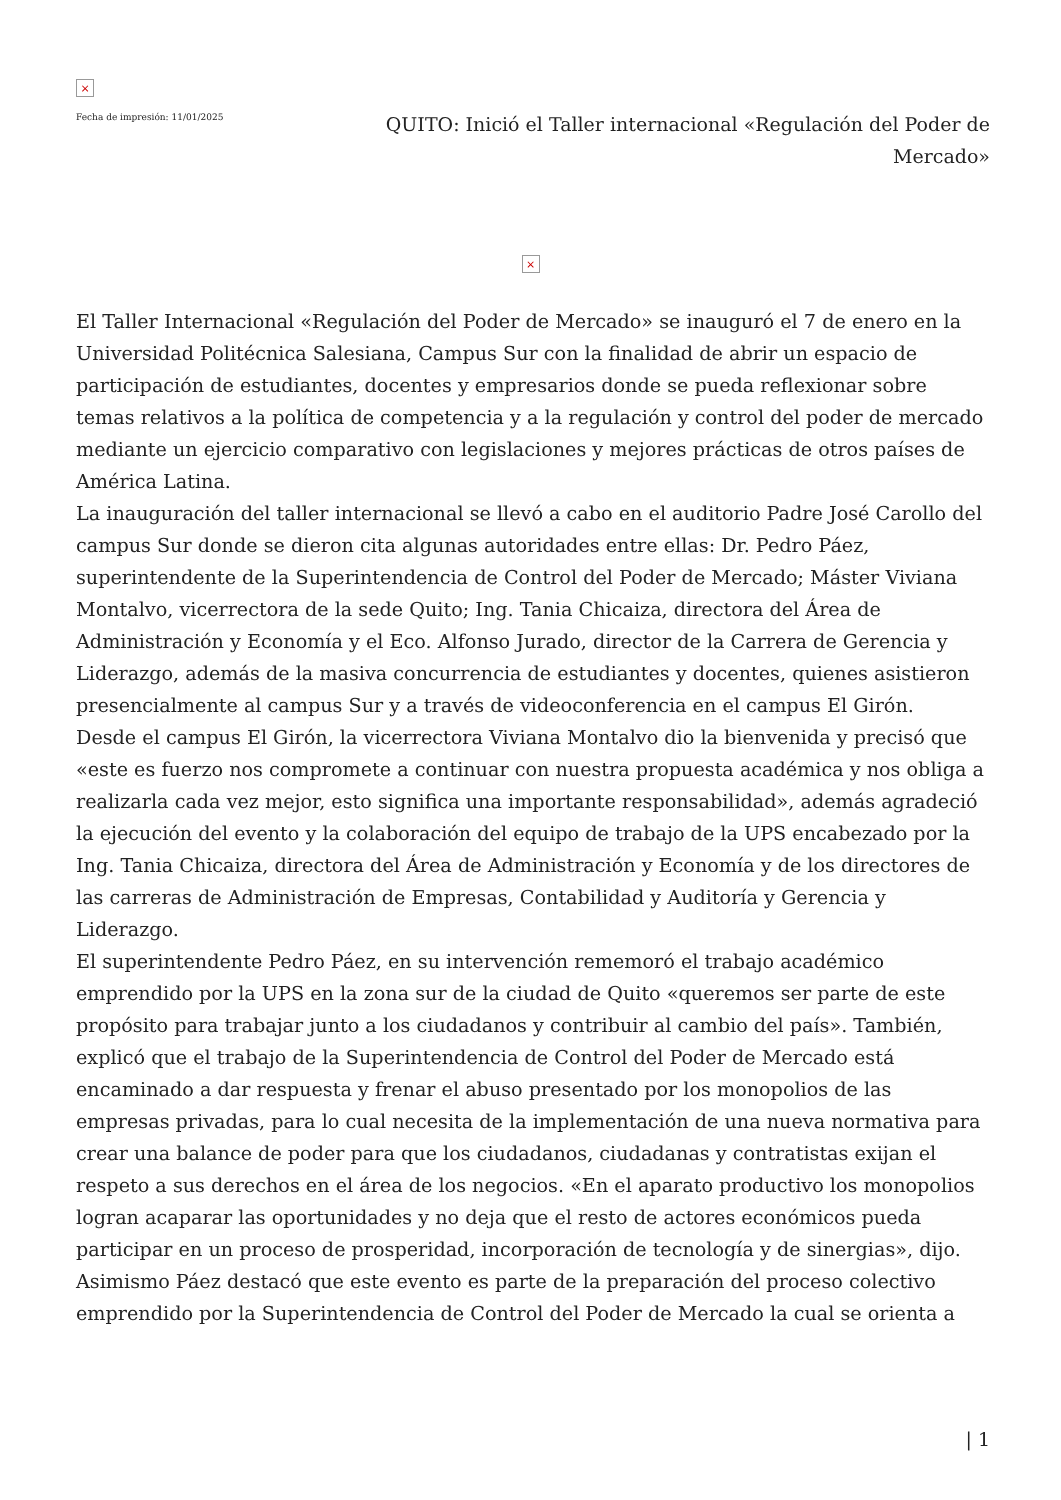×
Fecha de impresión: 11/01/2025
QUITO: Inició el Taller internacional «Regulación del Poder de Mercado»
×
El Taller Internacional «Regulación del Poder de Mercado» se inauguró el 7 de enero en la Universidad Politécnica Salesiana, Campus Sur con la finalidad de abrir un espacio de participación de estudiantes, docentes y empresarios donde se pueda reflexionar sobre temas relativos a la política de competencia y a la regulación y control del poder de mercado mediante un ejercicio comparativo con legislaciones y mejores prácticas de otros países de América Latina.
La inauguración del taller internacional se llevó a cabo en el auditorio Padre José Carollo del campus Sur donde se dieron cita algunas autoridades entre ellas: Dr. Pedro Páez, superintendente de la Superintendencia de Control del Poder de Mercado; Máster Viviana Montalvo, vicerrectora de la sede Quito; Ing. Tania Chicaiza, directora del Área de Administración y Economía y el Eco. Alfonso Jurado, director de la Carrera de Gerencia y Liderazgo, además de la masiva concurrencia de estudiantes y docentes, quienes asistieron presencialmente al campus Sur y a través de videoconferencia en el campus El Girón.
Desde el campus El Girón, la vicerrectora Viviana Montalvo dio la bienvenida y precisó que «este es fuerzo nos compromete a continuar con nuestra propuesta académica y nos obliga a realizarla cada vez mejor, esto significa una importante responsabilidad», además agradeció la ejecución del evento y la colaboración del equipo de trabajo de la UPS encabezado por la Ing. Tania Chicaiza, directora del Área de Administración y Economía y de los directores de las carreras de Administración de Empresas, Contabilidad y Auditoría y Gerencia y Liderazgo.
El superintendente Pedro Páez, en su intervención rememoró el trabajo académico emprendido por la UPS en la zona sur de la ciudad de Quito «queremos ser parte de este propósito para trabajar junto a los ciudadanos y contribuir al cambio del país». También, explicó que el trabajo de la Superintendencia de Control del Poder de Mercado está encaminado a dar respuesta y frenar el abuso presentado por los monopolios de las empresas privadas, para lo cual necesita de la implementación de una nueva normativa para crear una balance de poder para que los ciudadanos, ciudadanas y contratistas exijan el respeto a sus derechos en el área de los negocios. «En el aparato productivo los monopolios logran acaparar las oportunidades y no deja que el resto de actores económicos pueda participar en un proceso de prosperidad, incorporación de tecnología y de sinergias», dijo.
Asimismo Páez destacó que este evento es parte de la preparación del proceso colectivo emprendido por la Superintendencia de Control del Poder de Mercado la cual se orienta a
| 1